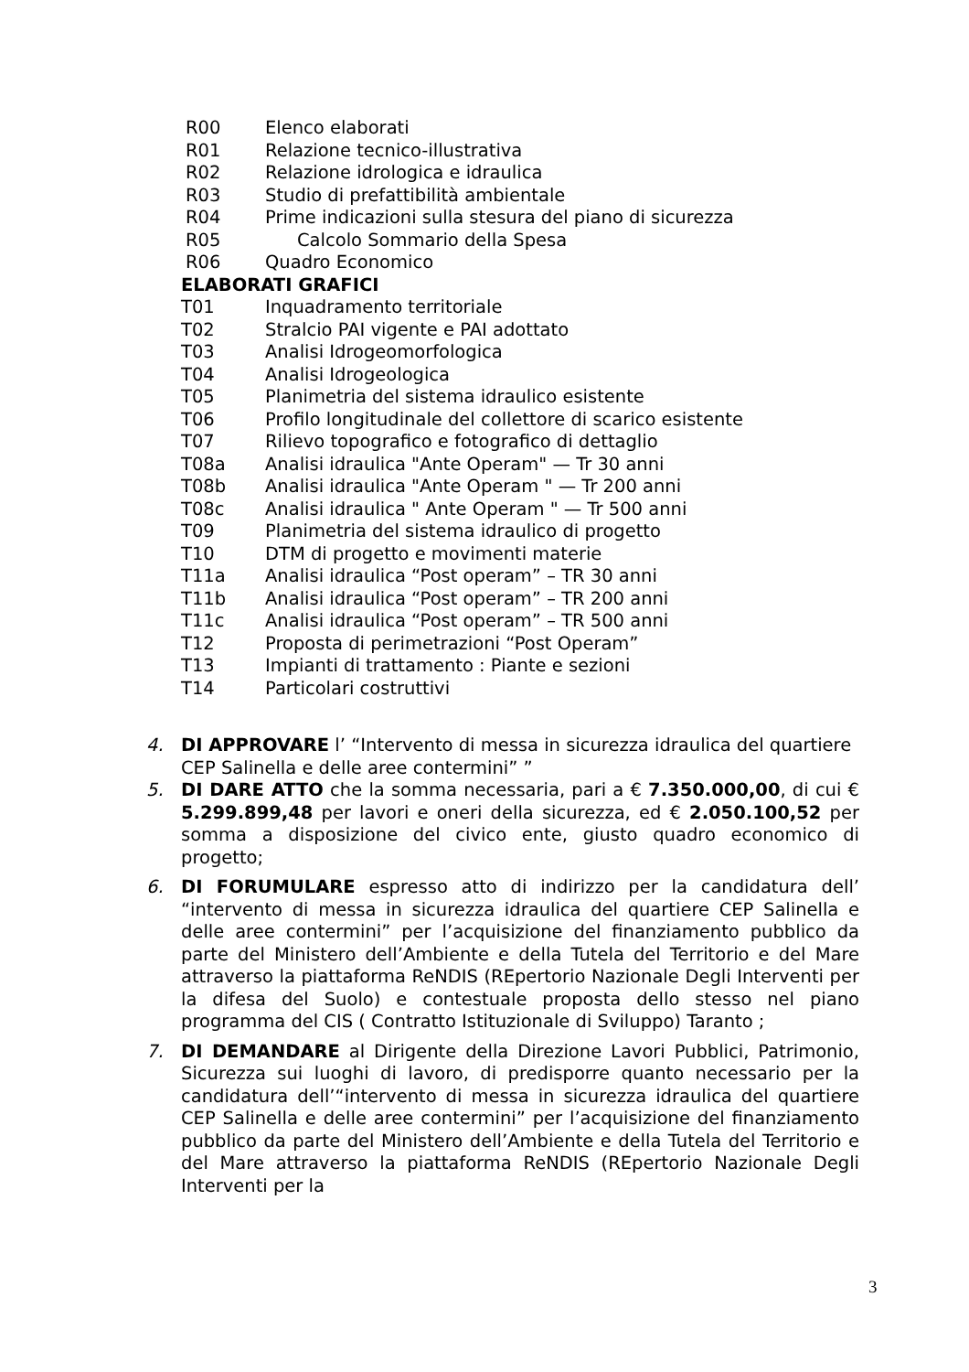R00 Elenco elaborati
R01 Relazione tecnico-illustrativa
R02 Relazione idrologica e idraulica
R03 Studio di prefattibilità ambientale
R04 Prime indicazioni sulla stesura del piano di sicurezza
R05 Calcolo Sommario della Spesa
R06 Quadro Economico
ELABORATI GRAFICI
T01 Inquadramento territoriale
T02 Stralcio PAI vigente e PAI adottato
T03 Analisi Idrogeomorfologica
T04 Analisi Idrogeologica
T05 Planimetria del sistema idraulico esistente
T06 Profilo longitudinale del collettore di scarico esistente
T07 Rilievo topografico e fotografico di dettaglio
T08a Analisi idraulica "Ante Operam" — Tr 30 anni
T08b Analisi idraulica "Ante Operam " — Tr 200 anni
T08c Analisi idraulica " Ante Operam " — Tr 500 anni
T09 Planimetria del sistema idraulico di progetto
T10 DTM di progetto e movimenti materie
T11a Analisi idraulica “Post operam” – TR 30 anni
T11b Analisi idraulica “Post operam” – TR 200 anni
T11c Analisi idraulica “Post operam” – TR 500 anni
T12 Proposta di perimetrazioni “Post Operam”
T13 Impianti di trattamento : Piante e sezioni
T14 Particolari costruttivi
4. DI APPROVARE l’ “Intervento di messa in sicurezza idraulica del quartiere CEP Salinella e delle aree contermini” ”
5. DI DARE ATTO che la somma necessaria, pari a € 7.350.000,00, di cui € 5.299.899,48 per lavori e oneri della sicurezza, ed € 2.050.100,52 per somma a disposizione del civico ente, giusto quadro economico di progetto;
6. DI FORUMULARE espresso atto di indirizzo per la candidatura dell’ “intervento di messa in sicurezza idraulica del quartiere CEP Salinella e delle aree contermini” per l’acquisizione del finanziamento pubblico da parte del Ministero dell’Ambiente e della Tutela del Territorio e del Mare attraverso la piattaforma ReNDIS (REpertorio Nazionale Degli Interventi per la difesa del Suolo) e contestuale proposta dello stesso nel piano programma del CIS ( Contratto Istituzionale di Sviluppo) Taranto ;
7. DI DEMANDARE al Dirigente della Direzione Lavori Pubblici, Patrimonio, Sicurezza sui luoghi di lavoro, di predisporre quanto necessario per la candidatura dell’“intervento di messa in sicurezza idraulica del quartiere CEP Salinella e delle aree contermini” per l’acquisizione del finanziamento pubblico da parte del Ministero dell’Ambiente e della Tutela del Territorio e del Mare attraverso la piattaforma ReNDIS (REpertorio Nazionale Degli Interventi per la
3